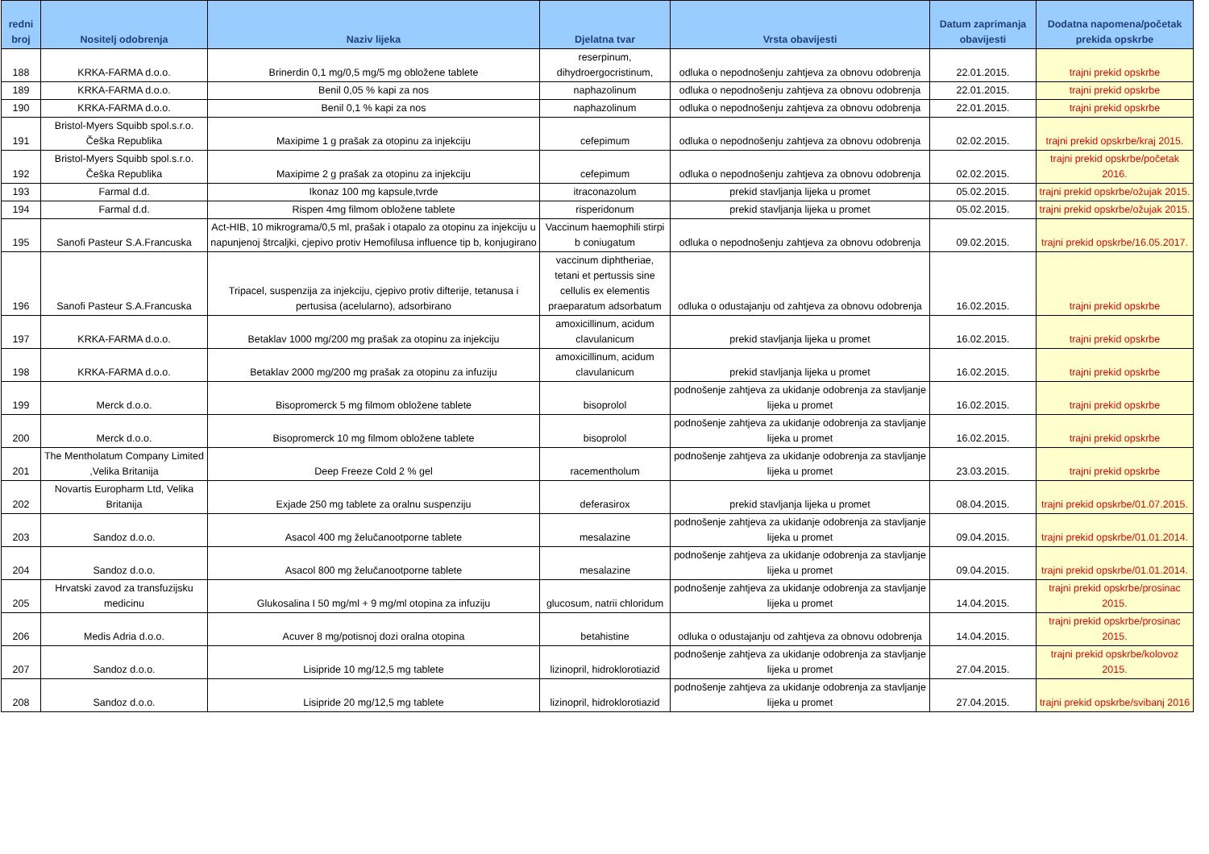| redni broj | Nositelj odobrenja | Naziv lijeka | Djelatna tvar | Vrsta obavijesti | Datum zaprimanja obavijesti | Dodatna napomena/početak prekida opskrbe |
| --- | --- | --- | --- | --- | --- | --- |
| 188 | KRKA-FARMA d.o.o. | Brinerdin 0,1 mg/0,5 mg/5 mg obložene tablete | reserpinum, dihydroergocristinum, | odluka o nepodnošenju zahtjeva za obnovu odobrenja | 22.01.2015. | trajni prekid opskrbe |
| 189 | KRKA-FARMA d.o.o. | Benil 0,05 % kapi za nos | naphazolinum | odluka o nepodnošenju zahtjeva za obnovu odobrenja | 22.01.2015. | trajni prekid opskrbe |
| 190 | KRKA-FARMA d.o.o. | Benil 0,1 % kapi za nos | naphazolinum | odluka o nepodnošenju zahtjeva za obnovu odobrenja | 22.01.2015. | trajni prekid opskrbe |
| 191 | Bristol-Myers Squibb spol.s.r.o. Češka Republika | Maxipime 1 g prašak za otopinu za injekciju | cefepimum | odluka o nepodnošenju zahtjeva za obnovu odobrenja | 02.02.2015. | trajni prekid opskrbe/kraj 2015. |
| 192 | Bristol-Myers Squibb spol.s.r.o. Češka Republika | Maxipime 2 g prašak za otopinu za injekciju | cefepimum | odluka o nepodnošenju zahtjeva za obnovu odobrenja | 02.02.2015. | trajni prekid opskrbe/početak 2016. |
| 193 | Farmal d.d. | Ikonaz 100 mg kapsule,tvrde | itraconazolum | prekid stavljanja lijeka u promet | 05.02.2015. | trajni prekid opskrbe/ožujak 2015. |
| 194 | Farmal d.d. | Rispen 4mg filmom obložene tablete | risperidonum | prekid stavljanja lijeka u promet | 05.02.2015. | trajni prekid opskrbe/ožujak 2015. |
| 195 | Sanofi Pasteur S.A.Francuska | Act-HIB, 10 mikrograma/0,5 ml, prašak i otapalo za otopinu za injekciju u napunjenoj štrcaljki, cjepivo protiv Hemofilusa influence tip b, konjugirano | Vaccinum haemophili stirpi b coniugatum | odluka o nepodnošenju zahtjeva za obnovu odobrenja | 09.02.2015. | trajni prekid opskrbe/16.05.2017. |
| 196 | Sanofi Pasteur S.A.Francuska | Tripacel, suspenzija za injekciju, cjepivo protiv difterije, tetanusa i pertusisa (acelularno), adsorbirano | vaccinum diphtheriae, tetani et pertussis sine cellulis ex elementis praeparatum adsorbatum | odluka o odustajanju od zahtjeva za obnovu odobrenja | 16.02.2015. | trajni prekid opskrbe |
| 197 | KRKA-FARMA d.o.o. | Betaklav 1000 mg/200 mg prašak za otopinu za injekciju | amoxicillinum, acidum clavulanicum | prekid stavljanja lijeka u promet | 16.02.2015. | trajni prekid opskrbe |
| 198 | KRKA-FARMA d.o.o. | Betaklav 2000 mg/200 mg prašak za otopinu za infuziju | amoxicillinum, acidum clavulanicum | prekid stavljanja lijeka u promet | 16.02.2015. | trajni prekid opskrbe |
| 199 | Merck d.o.o. | Bisopromerck 5 mg filmom obložene tablete | bisoprolol | podnošenje zahtjeva za ukidanje odobrenja za stavljanje lijeka u promet | 16.02.2015. | trajni prekid opskrbe |
| 200 | Merck d.o.o. | Bisopromerck 10 mg filmom obložene tablete | bisoprolol | podnošenje zahtjeva za ukidanje odobrenja za stavljanje lijeka u promet | 16.02.2015. | trajni prekid opskrbe |
| 201 | The Mentholatum Company Limited ,Velika Britanija | Deep Freeze Cold 2 % gel | racementholum | podnošenje zahtjeva za ukidanje odobrenja za stavljanje lijeka u promet | 23.03.2015. | trajni prekid opskrbe |
| 202 | Novartis Europharm Ltd, Velika Britanija | Exjade 250 mg tablete za oralnu suspenziju | deferasirox | prekid stavljanja lijeka u promet | 08.04.2015. | trajni prekid opskrbe/01.07.2015. |
| 203 | Sandoz d.o.o. | Asacol 400 mg želučanootporne tablete | mesalazine | podnošenje zahtjeva za ukidanje odobrenja za stavljanje lijeka u promet | 09.04.2015. | trajni prekid opskrbe/01.01.2014. |
| 204 | Sandoz d.o.o. | Asacol 800 mg želučanootporne tablete | mesalazine | podnošenje zahtjeva za ukidanje odobrenja za stavljanje lijeka u promet | 09.04.2015. | trajni prekid opskrbe/01.01.2014. |
| 205 | Hrvatski zavod za transfuzijsku medicinu | Glukosalina I 50 mg/ml + 9 mg/ml otopina za infuziju | glucosum, natrii chloridum | podnošenje zahtjeva za ukidanje odobrenja za stavljanje lijeka u promet | 14.04.2015. | trajni prekid opskrbe/prosinac 2015. |
| 206 | Medis Adria d.o.o. | Acuver 8 mg/potisnoj dozi oralna otopina | betahistine | odluka o odustajanju od zahtjeva za obnovu odobrenja | 14.04.2015. | trajni prekid opskrbe/prosinac 2015. |
| 207 | Sandoz d.o.o. | Lisipride 10 mg/12,5 mg tablete | lizinopril, hidroklorotiazid | podnošenje zahtjeva za ukidanje odobrenja za stavljanje lijeka u promet | 27.04.2015. | trajni prekid opskrbe/kolovoz 2015. |
| 208 | Sandoz d.o.o. | Lisipride 20 mg/12,5 mg tablete | lizinopril, hidroklorotiazid | podnošenje zahtjeva za ukidanje odobrenja za stavljanje lijeka u promet | 27.04.2015. | trajni prekid opskrbe/svibanj 2016 |